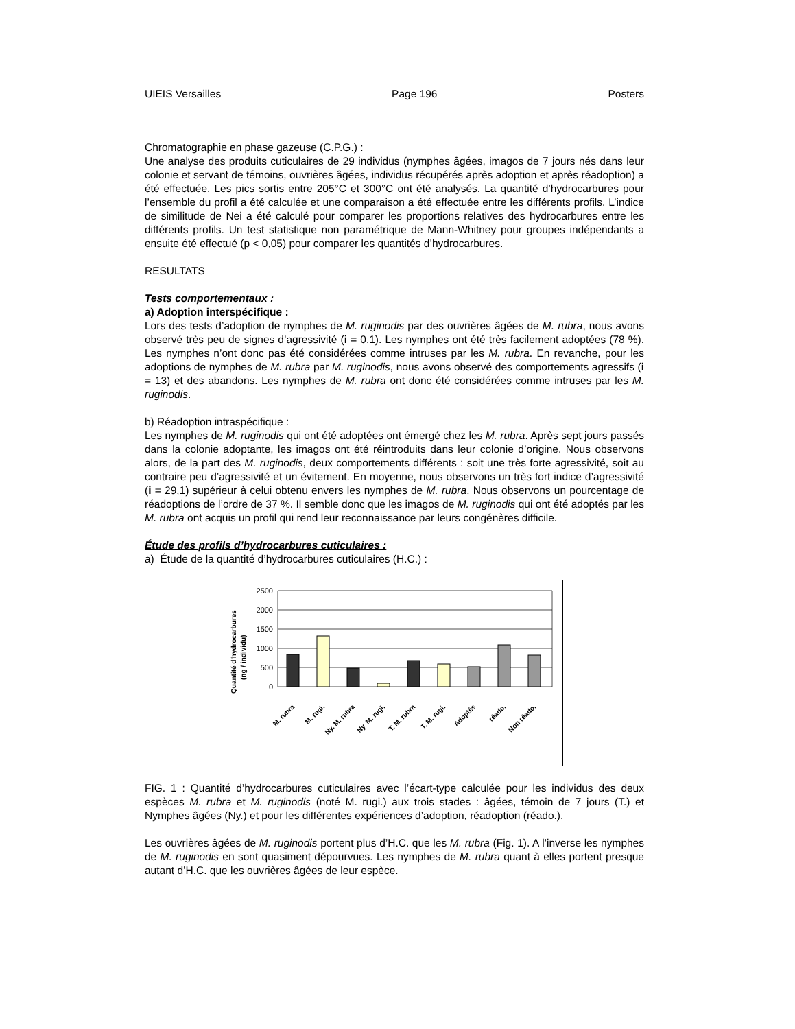UIEIS Versailles Page 196 Posters
Chromatographie en phase gazeuse (C.P.G.) :
Une analyse des produits cuticulaires de 29 individus (nymphes âgées, imagos de 7 jours nés dans leur colonie et servant de témoins, ouvrières âgées, individus récupérés après adoption et après réadoption) a été effectuée. Les pics sortis entre 205°C et 300°C ont été analysés. La quantité d’hydrocarbures pour l’ensemble du profil a été calculée et une comparaison a été effectuée entre les différents profils. L’indice de similitude de Nei a été calculé pour comparer les proportions relatives des hydrocarbures entre les différents profils. Un test statistique non paramétrique de Mann-Whitney pour groupes indépendants a ensuite été effectué (p < 0,05) pour comparer les quantités d’hydrocarbures.
RESULTATS
Tests comportementaux :
a) Adoption interspécifique :
Lors des tests d’adoption de nymphes de M. ruginodis par des ouvrières âgées de M. rubra, nous avons observé très peu de signes d’agressivité (i = 0,1). Les nymphes ont été très facilement adoptées (78 %). Les nymphes n’ont donc pas été considérées comme intruses par les M. rubra. En revanche, pour les adoptions de nymphes de M. rubra par M. ruginodis, nous avons observé des comportements agressifs (i = 13) et des abandons. Les nymphes de M. rubra ont donc été considérées comme intruses par les M. ruginodis.
b) Réadoption intraspécifique :
Les nymphes de M. ruginodis qui ont été adoptées ont émergé chez les M. rubra. Après sept jours passés dans la colonie adoptante, les imagos ont été réintroduits dans leur colonie d’origine. Nous observons alors, de la part des M. ruginodis, deux comportements différents : soit une très forte agressivité, soit au contraire peu d’agressivité et un évitement. En moyenne, nous observons un très fort indice d’agressivité (i = 29,1) supérieur à celui obtenu envers les nymphes de M. rubra. Nous observons un pourcentage de réadoptions de l’ordre de 37 %. Il semble donc que les imagos de M. ruginodis qui ont été adoptés par les M. rubra ont acquis un profil qui rend leur reconnaissance par leurs congénères difficile.
Étude des profils d’hydrocarbures cuticulaires :
a) Étude de la quantité d’hydrocarbures cuticulaires (H.C.) :
Quantité d'hydrocarbures
(ng / individu)
2500
2000
1500
1000
500
0
M. rubra
M. rugi.
Ny. M. rubra
Ny. M. rugi.
T. M. rubra
T. M. rugi.
Adoptés
réado.
Non réado.
FIG. 1 : Quantité d’hydrocarbures cuticulaires avec l’écart-type calculée pour les individus des deux espèces M. rubra et M. ruginodis (noté M. rugi.) aux trois stades : âgées, témoin de 7 jours (T.) et Nymphes âgées (Ny.) et pour les différentes expériences d’adoption, réadoption (réado.).
Les ouvrières âgées de M. ruginodis portent plus d’H.C. que les M. rubra (Fig. 1). A l’inverse les nymphes de M. ruginodis en sont quasiment dépourvues. Les nymphes de M. rubra quant à elles portent presque autant d’H.C. que les ouvrières âgées de leur espèce.